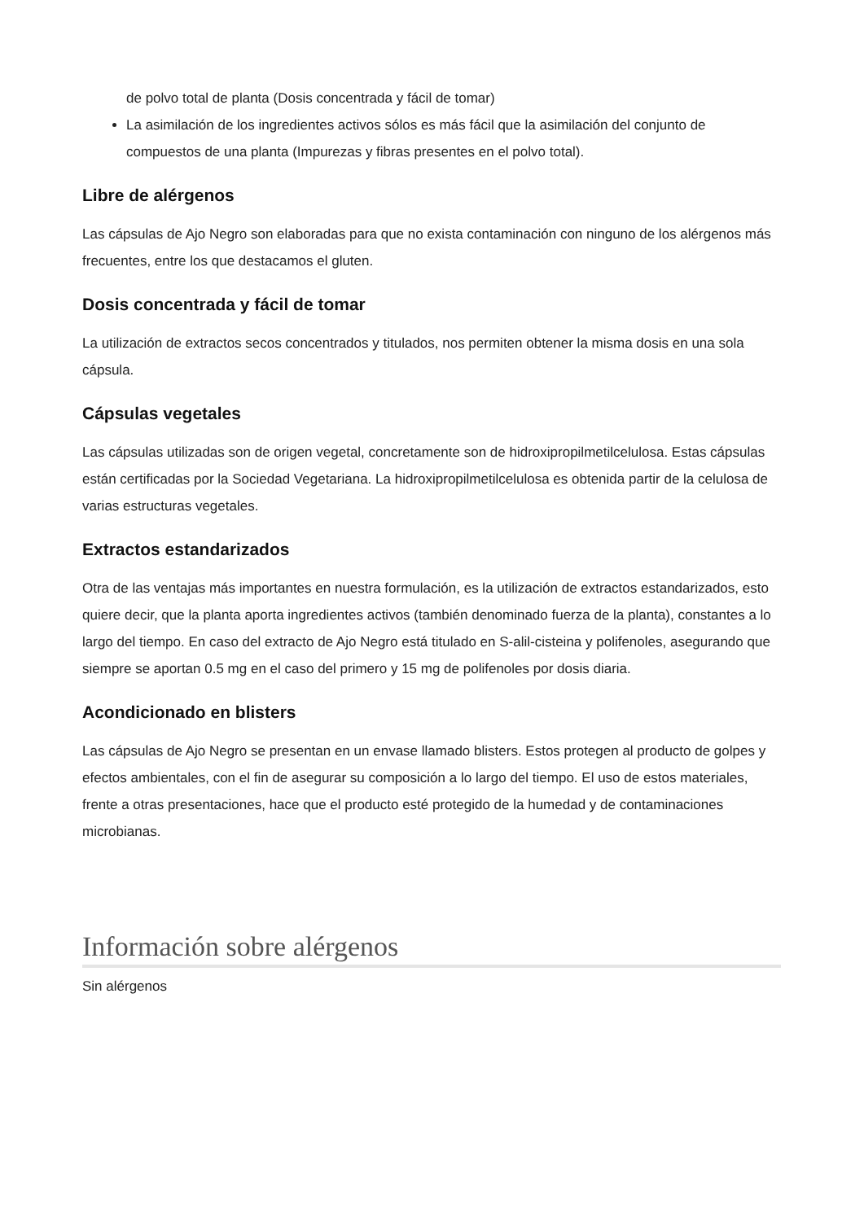de polvo total de planta (Dosis concentrada y fácil de tomar)
La asimilación de los ingredientes activos sólos es más fácil que la asimilación del conjunto de compuestos de una planta (Impurezas y fibras presentes en el polvo total).
Libre de alérgenos
Las cápsulas de Ajo Negro son elaboradas para que no exista contaminación con ninguno de los alérgenos más frecuentes, entre los que destacamos el gluten.
Dosis concentrada y fácil de tomar
La utilización de extractos secos concentrados y titulados, nos permiten obtener la misma dosis en una sola cápsula.
Cápsulas vegetales
Las cápsulas utilizadas son de origen vegetal, concretamente son de hidroxipropilmetilcelulosa. Estas cápsulas están certificadas por la Sociedad Vegetariana. La hidroxipropilmetilcelulosa es obtenida partir de la celulosa de varias estructuras vegetales.
Extractos estandarizados
Otra de las ventajas más importantes en nuestra formulación, es la utilización de extractos estandarizados, esto quiere decir, que la planta aporta ingredientes activos (también denominado fuerza de la planta), constantes a lo largo del tiempo. En caso del extracto de Ajo Negro está titulado en S-alil-cisteina y polifenoles, asegurando que siempre se aportan 0.5 mg en el caso del primero y 15 mg de polifenoles por dosis diaria.
Acondicionado en blisters
Las cápsulas de Ajo Negro se presentan en un envase llamado blisters. Estos protegen al producto de golpes y efectos ambientales, con el fin de asegurar su composición a lo largo del tiempo. El uso de estos materiales, frente a otras presentaciones, hace que el producto esté protegido de la humedad y de contaminaciones microbianas.
Información sobre alérgenos
Sin alérgenos